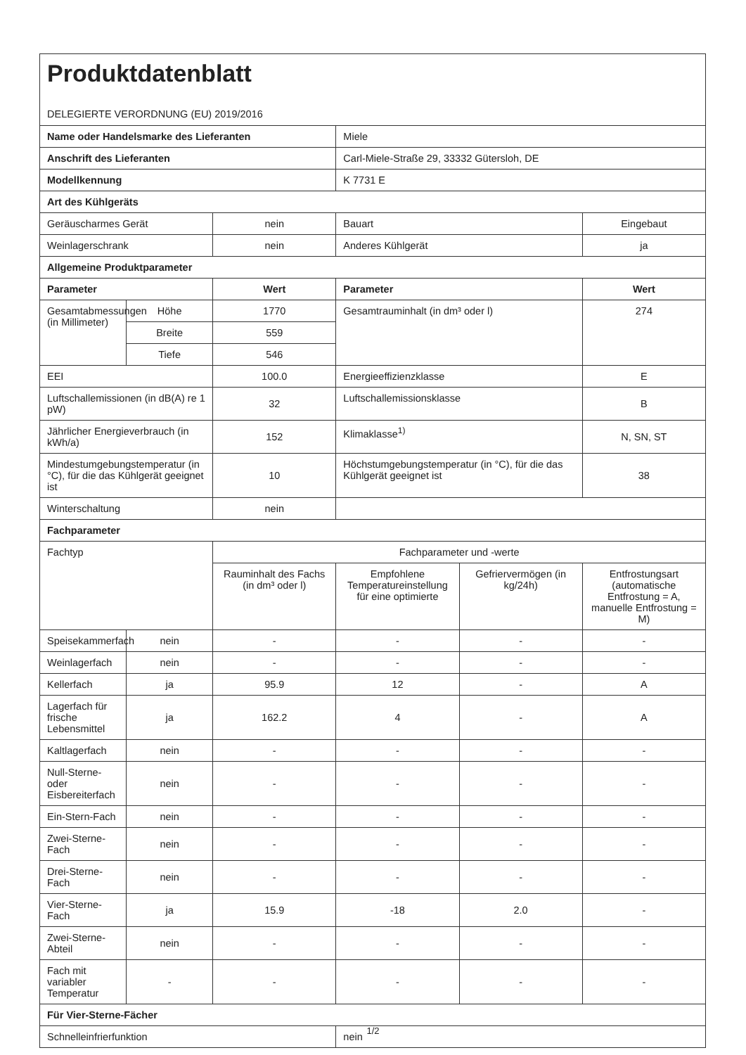| Produktdatenblatt DELEGIERTE VERORDNUNG (EU) 2019/2016 | | | | | |
| Name oder Handelsmarke des Lieferanten | | | Miele | | |
| Anschrift des Lieferanten | | | Carl-Miele-Straße 29, 33332 Gütersloh, DE | | |
| Modellkennung | | | K 7731 E | | |
| Art des Kühlgeräts | | | | | |
| Geräuscharmes Gerät | | nein | Bauart | | Eingebaut |
| Weinlagerschrank | | nein | Anderes Kühlgerät | | ja |
| Allgemeine Produktparameter | | | | | |
| Parameter | | Wert | Parameter | | Wert |
| Gesamtabmessungen (in Millimeter) | Höhe | 1770 | Gesamtrauminhalt (in dm³ oder l) | | 274 |
| | Breite | 559 | | | |
| | Tiefe | 546 | | | |
| EEI | | 100.0 | Energieeffizienzklasse | | E |
| Luftschallemissionen (in dB(A) re 1 pW) | | 32 | Luftschallemissionsklasse | | B |
| Jährlicher Energieverbrauch (in kWh/a) | | 152 | Klimaklasse<sup>1)</sup> | | N, SN, ST |
| Mindestumgebungstemperatur (in °C), für die das Kühlgerät geeignet ist | | 10 | Höchstumgebungstemperatur (in °C), für die das Kühlgerät geeignet ist | | 38 |
| Winterschaltung | | nein | | | |
| Fachparameter | | | | | |
| Fachtyp | | Fachparameter und -werte | | | |
| | | Rauminhalt des Fachs (in dm³ oder l) | Empfohlene Temperatur­einstellung für eine optimierte | Gefriervermögen (in kg/24h) | Entfrostungsart (automatische Entfrostung = A, manuelle Entfrostung = M) |
| Speisekammerfach | nein | - | - | - | - |
| Weinlagerfach | nein | - | - | - | - |
| Kellerfach | ja | 95.9 | 12 | - | A |
| Lagerfach für frische Lebensmittel | ja | 162.2 | 4 | - | A |
| Kaltlagerfach | nein | - | - | - | - |
| Null-Sterne- oder Eisbereiterfach | nein | - | - | - | - |
| Ein-Stern-Fach | nein | - | - | - | - |
| Zwei-Sterne-Fach | nein | - | - | - | - |
| Drei-Sterne-Fach | nein | - | - | - | - |
| Vier-Sterne-Fach | ja | 15.9 | -18 | 2.0 | - |
| Zwei-Sterne-Abteil | nein | - | - | - | - |
| Fach mit variabler Temperatur | - | - | - | - | - |
| Für Vier-Sterne-Fächer | | | | | |
| Schnelleinfrierfunktion | | | nein | | |
1/2